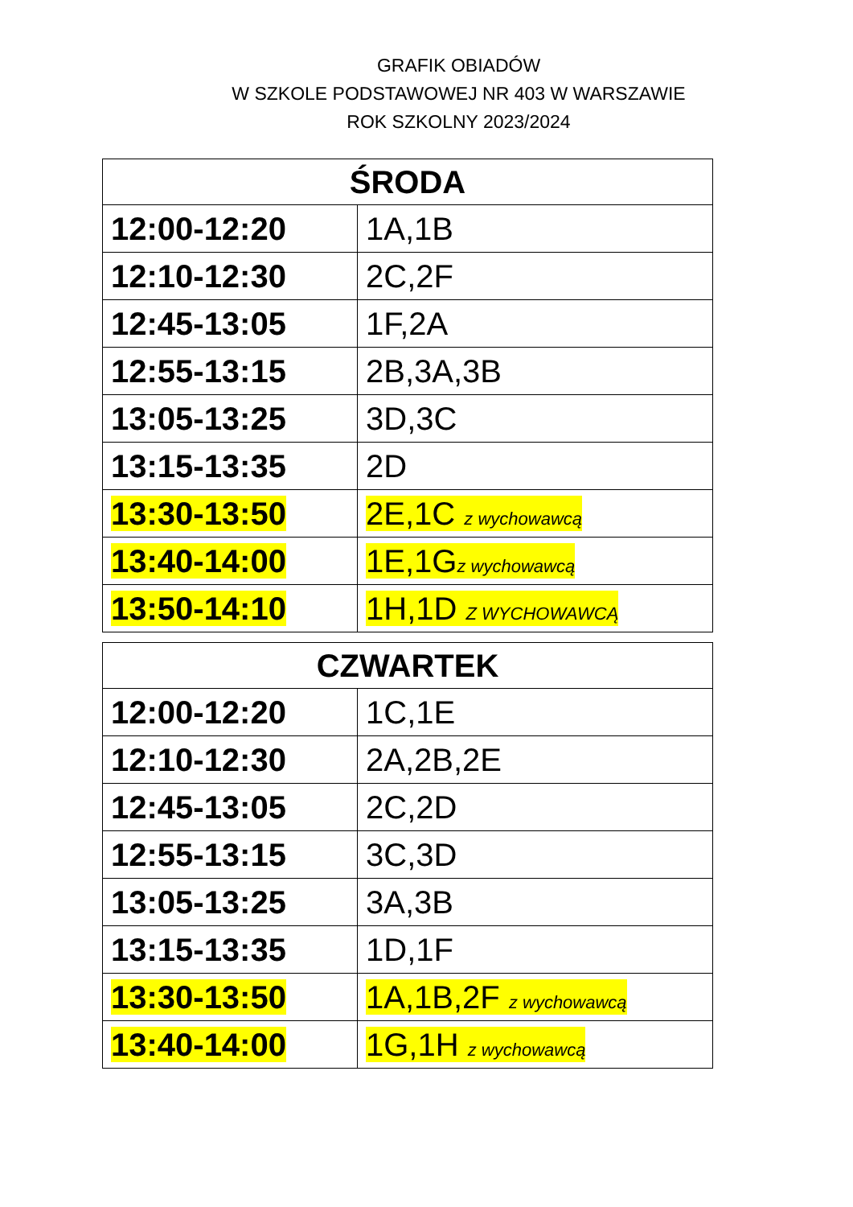GRAFIK OBIADÓW
W SZKOLE PODSTAWOWEJ NR 403 W WARSZAWIE
ROK SZKOLNY 2023/2024
| ŚRODA | |
| --- | --- |
| 12:00-12:20 | 1A,1B |
| 12:10-12:30 | 2C,2F |
| 12:45-13:05 | 1F,2A |
| 12:55-13:15 | 2B,3A,3B |
| 13:05-13:25 | 3D,3C |
| 13:15-13:35 | 2D |
| 13:30-13:50 | 2E,1C z wychowawcą |
| 13:40-14:00 | 1E,1G z wychowawcą |
| 13:50-14:10 | 1H,1D Z WYCHOWAWCĄ |
| CZWARTEK | |
| --- | --- |
| 12:00-12:20 | 1C,1E |
| 12:10-12:30 | 2A,2B,2E |
| 12:45-13:05 | 2C,2D |
| 12:55-13:15 | 3C,3D |
| 13:05-13:25 | 3A,3B |
| 13:15-13:35 | 1D,1F |
| 13:30-13:50 | 1A,1B,2F z wychowawcą |
| 13:40-14:00 | 1G,1H z wychowawcą |